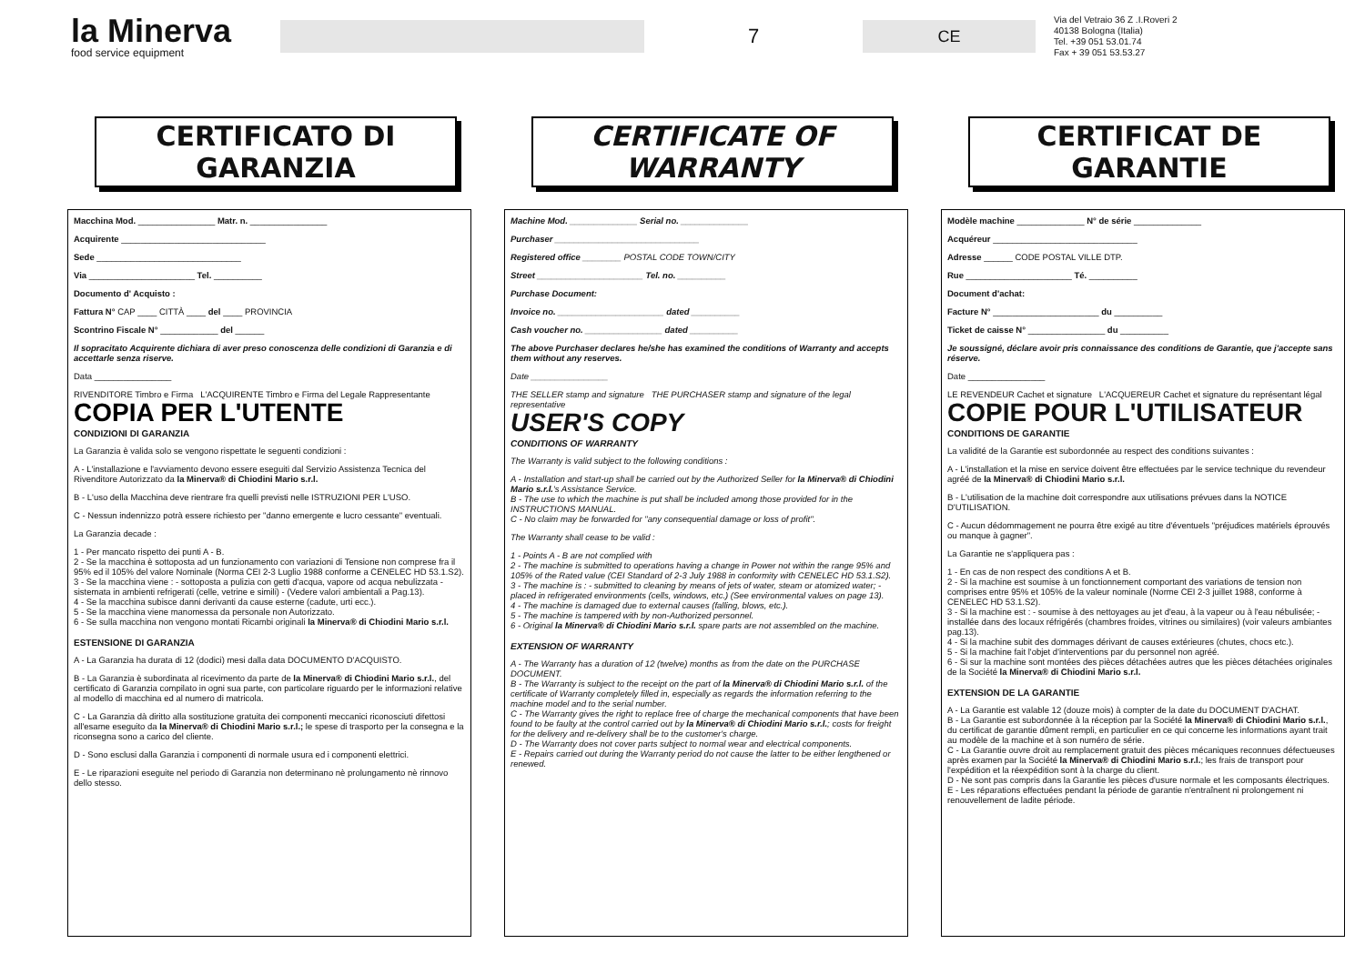la Minerva
food service equipment
7
CE
Via del Vetraio 36 Z .I.Roveri 2
40138 Bologna (Italia)
Tel. +39 051 53.01.74
Fax + 39 051 53.53.27
CERTIFICATO DI GARANZIA
Macchina Mod. ________________ Matr. n. ________________
Acquirente ______________________________
Sede ______________________________
Via ______________________ Tel. __________
Documento d' Acquisto :
Fattura N° CAP ____ CITTÀ ____ del ____ PROVINCIA
Scontrino Fiscale N° ____________ del ______
Il sopracitato Acquirente dichiara di aver preso conoscenza delle condizioni di Garanzia e di accettarle senza riserve.
Data ________________
RIVENDITORE Timbro e Firma L'ACQUIRENTE Timbro e Firma del Legale Rappresentante
COPIA PER L'UTENTE
CONDIZIONI DI GARANZIA
La Garanzia è valida solo se vengono rispettate le seguenti condizioni :
A - L'installazione e l'avviamento devono essere eseguiti dal Servizio Assistenza Tecnica del Rivenditore Autorizzato da la Minerva® di Chiodini Mario s.r.l.
B - L'uso della Macchina deve rientrare fra quelli previsti nelle ISTRUZIONI PER L'USO.
C - Nessun indennizzo potrà essere richiesto per "danno emergente e lucro cessante" eventuali.
La Garanzia decade :
1 - Per mancato rispetto dei punti A - B.
2 - Se la macchina è sottoposta ad un funzionamento con variazioni di Tensione non comprese fra il 95% ed il 105% del valore Nominale (Norma CEI 2-3 Luglio 1988 conforme a CENELEC HD 53.1.S2).
3 - Se la macchina viene : - sottoposta a pulizia con getti d'acqua, vapore od acqua nebulizzata - sistemata in ambienti refrigerati (celle, vetrine e simili) - (Vedere valori ambientali a Pag.13).
4 - Se la macchina subisce danni derivanti da cause esterne (cadute, urti ecc.).
5 - Se la macchina viene manomessa da personale non Autorizzato.
6 - Se sulla macchina non vengono montati Ricambi originali la Minerva® di Chiodini Mario s.r.l.
ESTENSIONE DI GARANZIA
A - La Garanzia ha durata di 12 (dodici) mesi dalla data DOCUMENTO D'ACQUISTO.
B - La Garanzia è subordinata al ricevimento da parte de la Minerva® di Chiodini Mario s.r.l., del certificato di Garanzia compilato in ogni sua parte, con particolare riguardo per le informazioni relative al modello di macchina ed al numero di matricola.
C - La Garanzia dà diritto alla sostituzione gratuita dei componenti meccanici riconosciuti difettosi all'esame eseguito da la Minerva® di Chiodini Mario s.r.l.; le spese di trasporto per la consegna e la riconsegna sono a carico del cliente.
D - Sono esclusi dalla Garanzia i componenti di normale usura ed i componenti elettrici.
E - Le riparazioni eseguite nel periodo di Garanzia non determinano nè prolungamento nè rinnovo dello stesso.
CERTIFICATE OF WARRANTY
Machine Mod. ______________ Serial no. ______________
Purchaser ______________________________
Registered office ________ POSTAL CODE TOWN/CITY
Street ______________________ Tel. no. __________
Purchase Document:
Invoice no. ______________________ dated __________
Cash voucher no. ________________ dated __________
The above Purchaser declares he/she has examined the conditions of Warranty and accepts them without any reserves.
Date ________________
THE SELLER stamp and signature THE PURCHASER stamp and signature of the legal representative
USER'S COPY
CONDITIONS OF WARRANTY
The Warranty is valid subject to the following conditions :
A - Installation and start-up shall be carried out by the Authorized Seller for la Minerva® di Chiodini Mario s.r.l.'s Assistance Service.
B - The use to which the machine is put shall be included among those provided for in the INSTRUCTIONS MANUAL.
C - No claim may be forwarded for "any consequential damage or loss of profit".
The Warranty shall cease to be valid :
1 - Points A - B are not complied with
2 - The machine is submitted to operations having a change in Power not within the range 95% and 105% of the Rated value (CEI Standard of 2-3 July 1988 in conformity with CENELEC HD 53.1.S2).
3 - The machine is : - submitted to cleaning by means of jets of water, steam or atomized water; - placed in refrigerated environments (cells, windows, etc.) (See environmental values on page 13).
4 - The machine is damaged due to external causes (falling, blows, etc.).
5 - The machine is tampered with by non-Authorized personnel.
6 - Original la Minerva® di Chiodini Mario s.r.l. spare parts are not assembled on the machine.
EXTENSION OF WARRANTY
A - The Warranty has a duration of 12 (twelve) months as from the date on the PURCHASE DOCUMENT.
B - The Warranty is subject to the receipt on the part of la Minerva® di Chiodini Mario s.r.l. of the certificate of Warranty completely filled in, especially as regards the information referring to the machine model and to the serial number.
C - The Warranty gives the right to replace free of charge the mechanical components that have been found to be faulty at the control carried out by la Minerva® di Chiodini Mario s.r.l.; costs for freight for the delivery and re-delivery shall be to the customer's charge.
D - The Warranty does not cover parts subject to normal wear and electrical components.
E - Repairs carried out during the Warranty period do not cause the latter to be either lengthened or renewed.
CERTIFICAT DE GARANTIE
Modèle machine ______________ N° de série ______________
Acquéreur ______________________________
Adresse ______ CODE POSTAL VILLE DTP.
Rue ______________________ Té. __________
Document d'achat:
Facture N° ______________________ du __________
Ticket de caisse N° ________________ du __________
Je soussigné, déclare avoir pris connaissance des conditions de Garantie, que j'accepte sans réserve.
Date ________________
LE REVENDEUR Cachet et signature L'ACQUEREUR Cachet et signature du représentant légal
COPIE POUR L'UTILISATEUR
CONDITIONS DE GARANTIE
La validité de la Garantie est subordonnée au respect des conditions suivantes :
A - L'installation et la mise en service doivent être effectuées par le service technique du revendeur agréé de la Minerva® di Chiodini Mario s.r.l.
B - L'utilisation de la machine doit correspondre aux utilisations prévues dans la NOTICE D'UTILISATION.
C - Aucun dédommagement ne pourra être exigé au titre d'éventuels "préjudices matériels éprouvés ou manque à gagner".
La Garantie ne s'appliquera pas :
1 - En cas de non respect des conditions A et B.
2 - Si la machine est soumise à un fonctionnement comportant des variations de tension non comprises entre 95% et 105% de la valeur nominale (Norme CEI 2-3 juillet 1988, conforme à CENELEC HD 53.1.S2).
3 - Si la machine est : - soumise à des nettoyages au jet d'eau, à la vapeur ou à l'eau nébulisée; - installée dans des locaux réfrigérés (chambres froides, vitrines ou similaires) (voir valeurs ambiantes pag.13).
4 - Si la machine subit des dommages dérivant de causes extérieures (chutes, chocs etc.).
5 - Si la machine fait l'objet d'interventions par du personnel non agréé.
6 - Si sur la machine sont montées des pièces détachées autres que les pièces détachées originales de la Société la Minerva® di Chiodini Mario s.r.l.
EXTENSION DE LA GARANTIE
A - La Garantie est valable 12 (douze mois) à compter de la date du DOCUMENT D'ACHAT.
B - La Garantie est subordonnée à la réception par la Société la Minerva® di Chiodini Mario s.r.l., du certificat de garantie dûment rempli, en particulier en ce qui concerne les informations ayant trait au modèle de la machine et à son numéro de série.
C - La Garantie ouvre droit au remplacement gratuit des pièces mécaniques reconnues défectueuses après examen par la Société la Minerva® di Chiodini Mario s.r.l.; les frais de transport pour l'expédition et la réexpédition sont à la charge du client.
D - Ne sont pas compris dans la Garantie les pièces d'usure normale et les composants électriques.
E - Les réparations effectuées pendant la période de garantie n'entraînent ni prolongement ni renouvellement de ladite période.